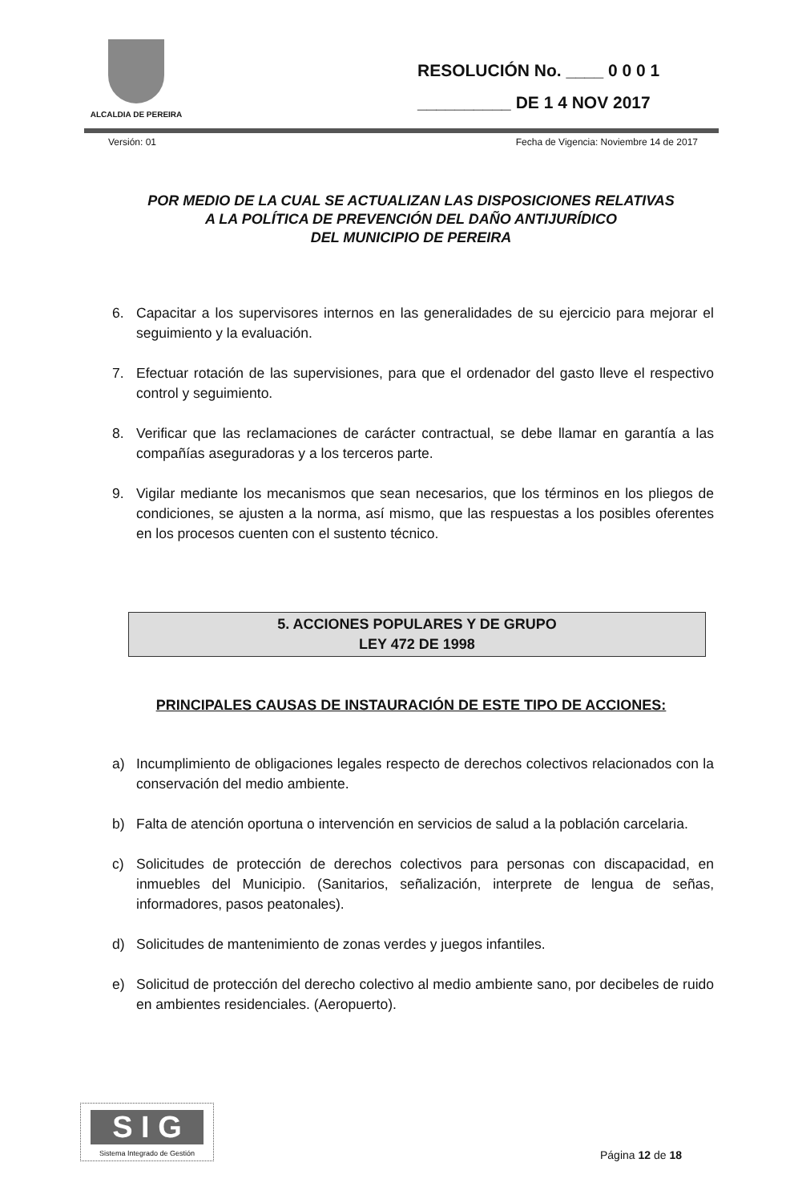ALCALDIA DE PEREIRA
RESOLUCIÓN No. ____ 0 0 0 1
__________ DE 1 4 NOV 2017
Versión: 01 Fecha de Vigencia: Noviembre 14 de 2017
POR MEDIO DE LA CUAL SE ACTUALIZAN LAS DISPOSICIONES RELATIVAS
A LA POLÍTICA DE PREVENCIÓN DEL DAÑO ANTIJURÍDICO
DEL MUNICIPIO DE PEREIRA
6. Capacitar a los supervisores internos en las generalidades de su ejercicio para mejorar el seguimiento y la evaluación.
7. Efectuar rotación de las supervisiones, para que el ordenador del gasto lleve el respectivo control y seguimiento.
8. Verificar que las reclamaciones de carácter contractual, se debe llamar en garantía a las compañías aseguradoras y a los terceros parte.
9. Vigilar mediante los mecanismos que sean necesarios, que los términos en los pliegos de condiciones, se ajusten a la norma, así mismo, que las respuestas a los posibles oferentes en los procesos cuenten con el sustento técnico.
5. ACCIONES POPULARES Y DE GRUPO
LEY 472 DE 1998
PRINCIPALES CAUSAS DE INSTAURACIÓN DE ESTE TIPO DE ACCIONES:
a) Incumplimiento de obligaciones legales respecto de derechos colectivos relacionados con la conservación del medio ambiente.
b) Falta de atención oportuna o intervención en servicios de salud a la población carcelaria.
c) Solicitudes de protección de derechos colectivos para personas con discapacidad, en inmuebles del Municipio. (Sanitarios, señalización, interprete de lengua de señas, informadores, pasos peatonales).
d) Solicitudes de mantenimiento de zonas verdes y juegos infantiles.
e) Solicitud de protección del derecho colectivo al medio ambiente sano, por decibeles de ruido en ambientes residenciales. (Aeropuerto).
S I G
Sistema Integrado de Gestión
Página 12 de 18